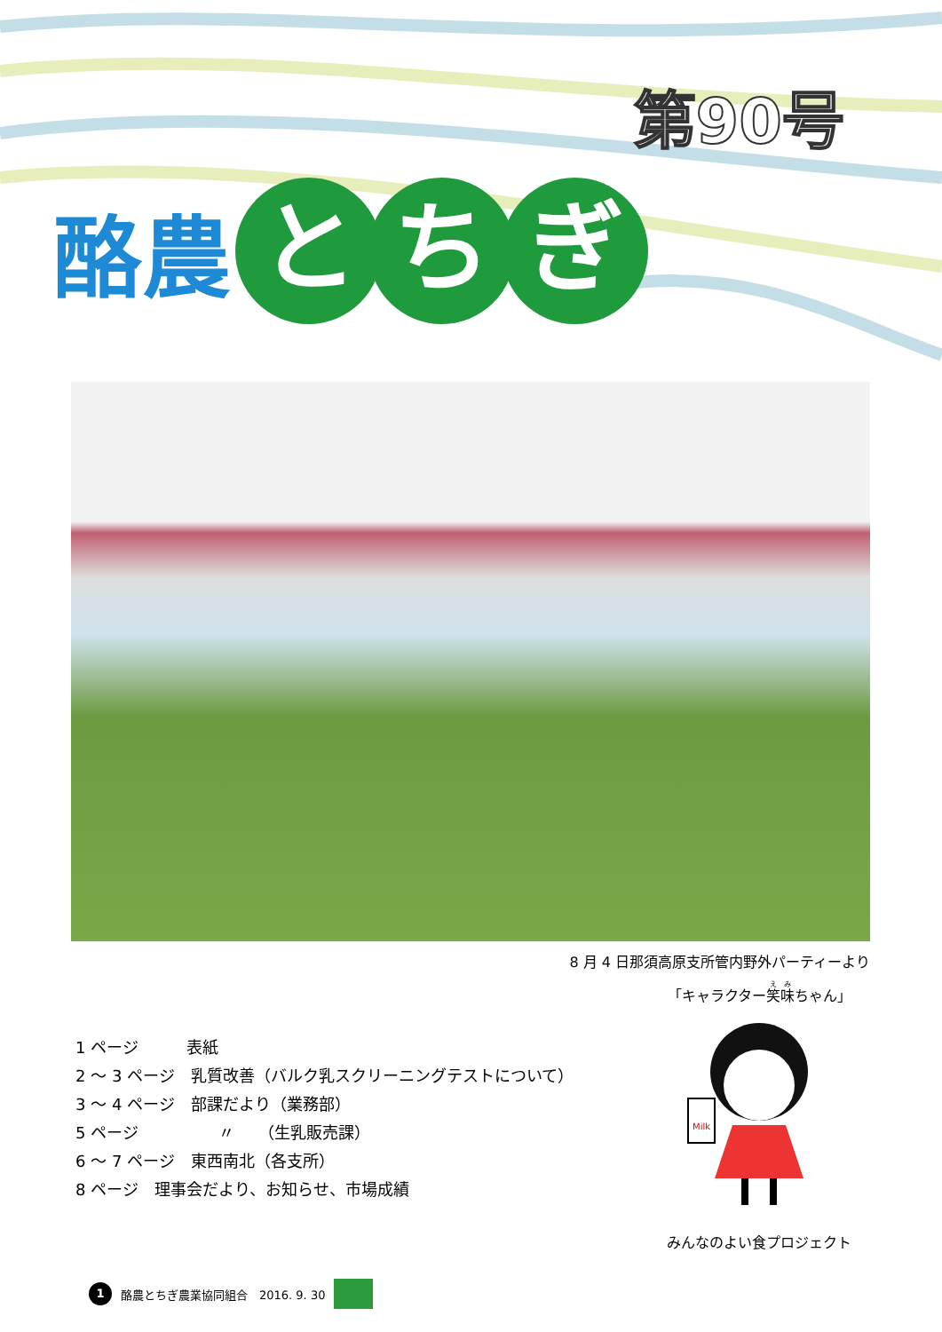第90号
酪農 と ち ぎ
8 月 4 日那須高原支所管内野外パーティーより
1 ページ　　　表紙
2 ～ 3 ページ　乳質改善（バルク乳スクリーニングテストについて）
3 ～ 4 ページ　部課だより（業務部）
5 ページ　　　　　〃　　（生乳販売課）
6 ～ 7 ページ　東西南北（各支所）
8 ページ　理事会だより、お知らせ、市場成績
「キャラクター笑味ちゃん」
Milk
みんなのよい食プロジェクト
1 酪農とちぎ農業協同組合　2016. 9. 30